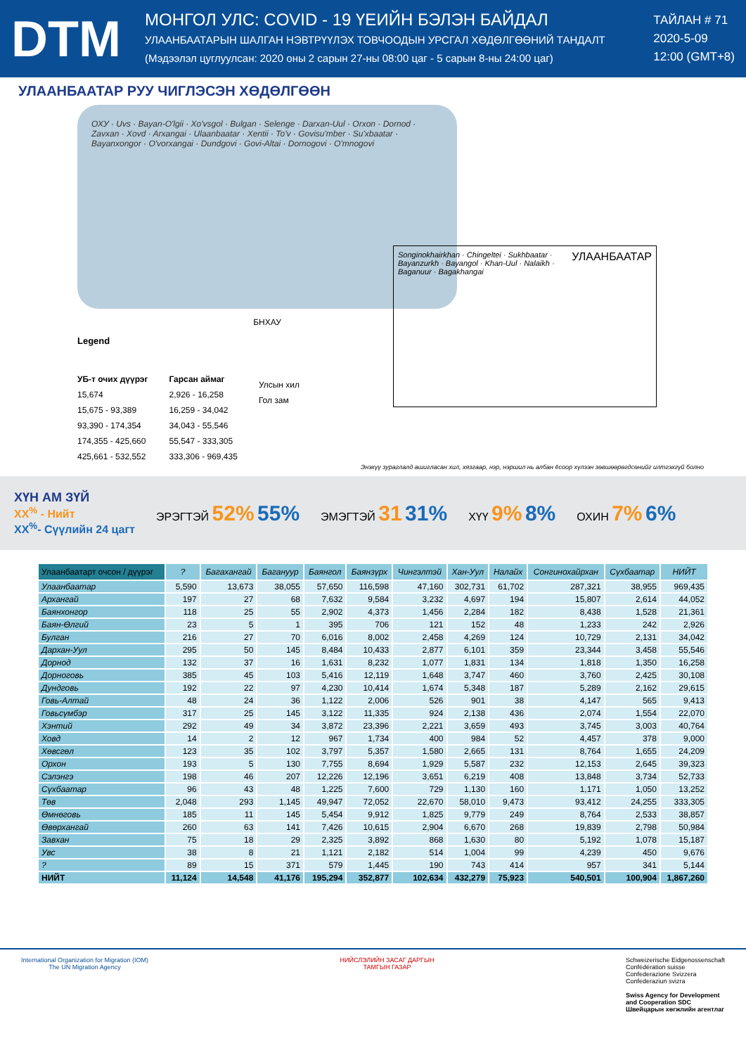DTM
МОНГОЛ УЛС: COVID - 19 ҮЕИЙН БЭЛЭН БАЙДАЛ
УЛААНБААТАРЫН ШАЛГАН НЭВТРҮҮЛЭХ ТОВЧООДЫН УРСГАЛ ХӨДӨЛГӨӨНИЙ ТАНДАЛТ
(Мэдээлэл цуглуулсан: 2020 оны 2 сарын 27-ны 08:00 цаг - 5 сарын 8-ны 24:00 цаг)
ТАЙЛАН # 71
2020-5-09
12:00 (GMT+8)
УЛААНБААТАР РУУ ЧИГЛЭСЭН ХӨДӨЛГӨӨН
ОХУ · Uvs · Bayan-O'lgii · Xo'vsgol · Bulgan · Selenge · Darxan-Uul · Orxon · Dornod · Zavxan · Xovd · Arxangai · Ulaanbaatar · Xentii · To'v · Govisu'mber · Su'xbaatar · Bayanxongor · O'vorxangai · Dundgovi · Govi-Altai · Dornogovi · O'mnogovi
БНХАУ
Legend
УБ-т очих дүүрэг
15,674
15,675 - 93,389
93,390 - 174,354
174,355 - 425,660
425,661 - 532,552
Гарсан аймаг
2,926 - 16,258
16,259 - 34,042
34,043 - 55,546
55,547 - 333,305
333,306 - 969,435
Улсын хил
Гол зам
УЛААНБААТАР Songinokhairkhan · Chingeltei · Sukhbaatar · Bayanzurkh · Bayangol · Khan-Uul · Nalaikh · Baganuur · Bagakhangai
Энэхүү зураглалд ашигласан хил, хязгаар, нэр, нэршил нь албан ёсоор хүлээн зөвшөөрөгдсөнийг илтгэхгүй болно
ХҮН АМ ЗҮЙ
XX<sup>%</sup> - Нийт
XX<sup>%</sup>- Сүүлийн 24 цагт
ЭРЭГТЭЙ 52% 55%
ЭМЭГТЭЙ 31 31%
ХҮҮ 9% 8%
ОХИН 7% 6%
| Улаанбаатарт очсон / дүүрэг | ? | Багахангай | Багануур | Баянгол | Баянзүрх | Чингэлтэй | Хан-Уул | Налайх | Сонгинохайрхан | Сүхбаатар | НИЙТ |
| --- | --- | --- | --- | --- | --- | --- | --- | --- | --- | --- | --- |
| Улаанбаатар | 5,590 | 13,673 | 38,055 | 57,650 | 116,598 | 47,160 | 302,731 | 61,702 | 287,321 | 38,955 | 969,435 |
| Архангай | 197 | 27 | 68 | 7,632 | 9,584 | 3,232 | 4,697 | 194 | 15,807 | 2,614 | 44,052 |
| Баянхонгор | 118 | 25 | 55 | 2,902 | 4,373 | 1,456 | 2,284 | 182 | 8,438 | 1,528 | 21,361 |
| Баян-Өлгий | 23 | 5 | 1 | 395 | 706 | 121 | 152 | 48 | 1,233 | 242 | 2,926 |
| Булган | 216 | 27 | 70 | 6,016 | 8,002 | 2,458 | 4,269 | 124 | 10,729 | 2,131 | 34,042 |
| Дархан-Уул | 295 | 50 | 145 | 8,484 | 10,433 | 2,877 | 6,101 | 359 | 23,344 | 3,458 | 55,546 |
| Дорнод | 132 | 37 | 16 | 1,631 | 8,232 | 1,077 | 1,831 | 134 | 1,818 | 1,350 | 16,258 |
| Дорноговь | 385 | 45 | 103 | 5,416 | 12,119 | 1,648 | 3,747 | 460 | 3,760 | 2,425 | 30,108 |
| Дундговь | 192 | 22 | 97 | 4,230 | 10,414 | 1,674 | 5,348 | 187 | 5,289 | 2,162 | 29,615 |
| Говь-Алтай | 48 | 24 | 36 | 1,122 | 2,006 | 526 | 901 | 38 | 4,147 | 565 | 9,413 |
| Говьсүмбэр | 317 | 25 | 145 | 3,122 | 11,335 | 924 | 2,138 | 436 | 2,074 | 1,554 | 22,070 |
| Хэнтий | 292 | 49 | 34 | 3,872 | 23,396 | 2,221 | 3,659 | 493 | 3,745 | 3,003 | 40,764 |
| Ховд | 14 | 2 | 12 | 967 | 1,734 | 400 | 984 | 52 | 4,457 | 378 | 9,000 |
| Хөвсгөл | 123 | 35 | 102 | 3,797 | 5,357 | 1,580 | 2,665 | 131 | 8,764 | 1,655 | 24,209 |
| Орхон | 193 | 5 | 130 | 7,755 | 8,694 | 1,929 | 5,587 | 232 | 12,153 | 2,645 | 39,323 |
| Сэлэнгэ | 198 | 46 | 207 | 12,226 | 12,196 | 3,651 | 6,219 | 408 | 13,848 | 3,734 | 52,733 |
| Сүхбаатар | 96 | 43 | 48 | 1,225 | 7,600 | 729 | 1,130 | 160 | 1,171 | 1,050 | 13,252 |
| Төв | 2,048 | 293 | 1,145 | 49,947 | 72,052 | 22,670 | 58,010 | 9,473 | 93,412 | 24,255 | 333,305 |
| Өмнөговь | 185 | 11 | 145 | 5,454 | 9,912 | 1,825 | 9,779 | 249 | 8,764 | 2,533 | 38,857 |
| Өвөрхангай | 260 | 63 | 141 | 7,426 | 10,615 | 2,904 | 6,670 | 268 | 19,839 | 2,798 | 50,984 |
| Завхан | 75 | 18 | 29 | 2,325 | 3,892 | 868 | 1,630 | 80 | 5,192 | 1,078 | 15,187 |
| Увс | 38 | 8 | 21 | 1,121 | 2,182 | 514 | 1,004 | 99 | 4,239 | 450 | 9,676 |
| ? | 89 | 15 | 371 | 579 | 1,445 | 190 | 743 | 414 | 957 | 341 | 5,144 |
| НИЙТ | 11,124 | 14,548 | 41,176 | 195,294 | 352,877 | 102,634 | 432,279 | 75,923 | 540,501 | 100,904 | 1,867,260 |
International Organization for Migration (IOM)
The UN Migration Agency
НИЙСЛЭЛИЙН ЗАСАГ ДАРГЫН
ТАМГЫН ГАЗАР
Schweizerische Eidgenossenschaft
Confédération suisse
Confederazione Svizzera
Confederaziun svizra
Swiss Agency for Development
and Cooperation SDC
Швейцарын хөгжлийн агентлаг